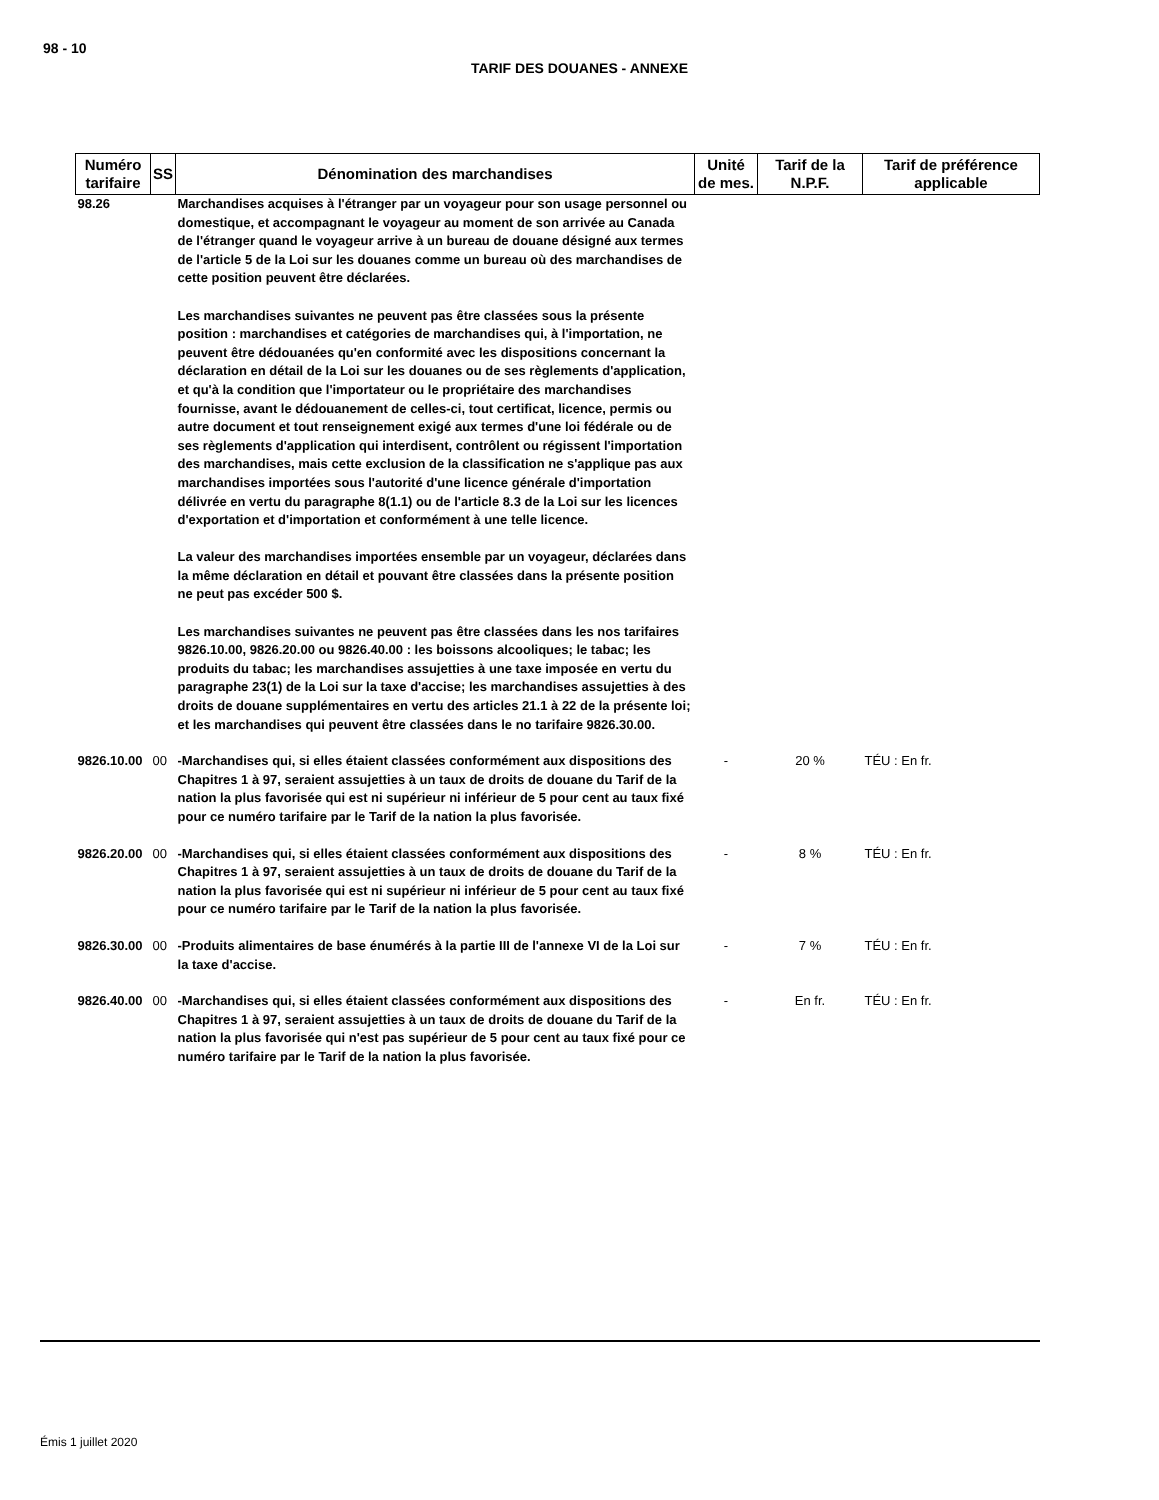98 - 10
TARIF DES DOUANES - ANNEXE
| Numéro tarifaire | SS | Dénomination des marchandises | Unité de mes. | Tarif de la N.P.F. | Tarif de préférence applicable |
| --- | --- | --- | --- | --- | --- |
| 98.26 | | Marchandises acquises à l'étranger par un voyageur pour son usage personnel ou domestique, et accompagnant le voyageur au moment de son arrivée au Canada de l'étranger quand le voyageur arrive à un bureau de douane désigné aux termes de l'article 5 de la Loi sur les douanes comme un bureau où des marchandises de cette position peuvent être déclarées. Les marchandises suivantes ne peuvent pas être classées sous la présente position : marchandises et catégories de marchandises qui, à l'importation, ne peuvent être dédouanées qu'en conformité avec les dispositions concernant la déclaration en détail de la Loi sur les douanes ou de ses règlements d'application, et qu'à la condition que l'importateur ou le propriétaire des marchandises fournisse, avant le dédouanement de celles-ci, tout certificat, licence, permis ou autre document et tout renseignement exigé aux termes d'une loi fédérale ou de ses règlements d'application qui interdisent, contrôlent ou régissent l'importation des marchandises, mais cette exclusion de la classification ne s'applique pas aux marchandises importées sous l'autorité d'une licence générale d'importation délivrée en vertu du paragraphe 8(1.1) ou de l'article 8.3 de la Loi sur les licences d'exportation et d'importation et conformément à une telle licence. La valeur des marchandises importées ensemble par un voyageur, déclarées dans la même déclaration en détail et pouvant être classées dans la présente position ne peut pas excéder 500 $. Les marchandises suivantes ne peuvent pas être classées dans les nos tarifaires 9826.10.00, 9826.20.00 ou 9826.40.00 : les boissons alcooliques; le tabac; les produits du tabac; les marchandises assujetties à une taxe imposée en vertu du paragraphe 23(1) de la Loi sur la taxe d'accise; les marchandises assujetties à des droits de douane supplémentaires en vertu des articles 21.1 à 22 de la présente loi; et les marchandises qui peuvent être classées dans le no tarifaire 9826.30.00. | | | |
| 9826.10.00 | 00 | -Marchandises qui, si elles étaient classées conformément aux dispositions des Chapitres 1 à 97, seraient assujetties à un taux de droits de douane du Tarif de la nation la plus favorisée qui est ni supérieur ni inférieur de 5 pour cent au taux fixé pour ce numéro tarifaire par le Tarif de la nation la plus favorisée. | - | 20 % | TÉU : En fr. |
| 9826.20.00 | 00 | -Marchandises qui, si elles étaient classées conformément aux dispositions des Chapitres 1 à 97, seraient assujetties à un taux de droits de douane du Tarif de la nation la plus favorisée qui est ni supérieur ni inférieur de 5 pour cent au taux fixé pour ce numéro tarifaire par le Tarif de la nation la plus favorisée. | - | 8 % | TÉU : En fr. |
| 9826.30.00 | 00 | -Produits alimentaires de base énumérés à la partie III de l'annexe VI de la Loi sur la taxe d'accise. | - | 7 % | TÉU : En fr. |
| 9826.40.00 | 00 | -Marchandises qui, si elles étaient classées conformément aux dispositions des Chapitres 1 à 97, seraient assujetties à un taux de droits de douane du Tarif de la nation la plus favorisée qui n'est pas supérieur de 5 pour cent au taux fixé pour ce numéro tarifaire par le Tarif de la nation la plus favorisée. | - | En fr. | TÉU : En fr. |
Émis 1 juillet 2020